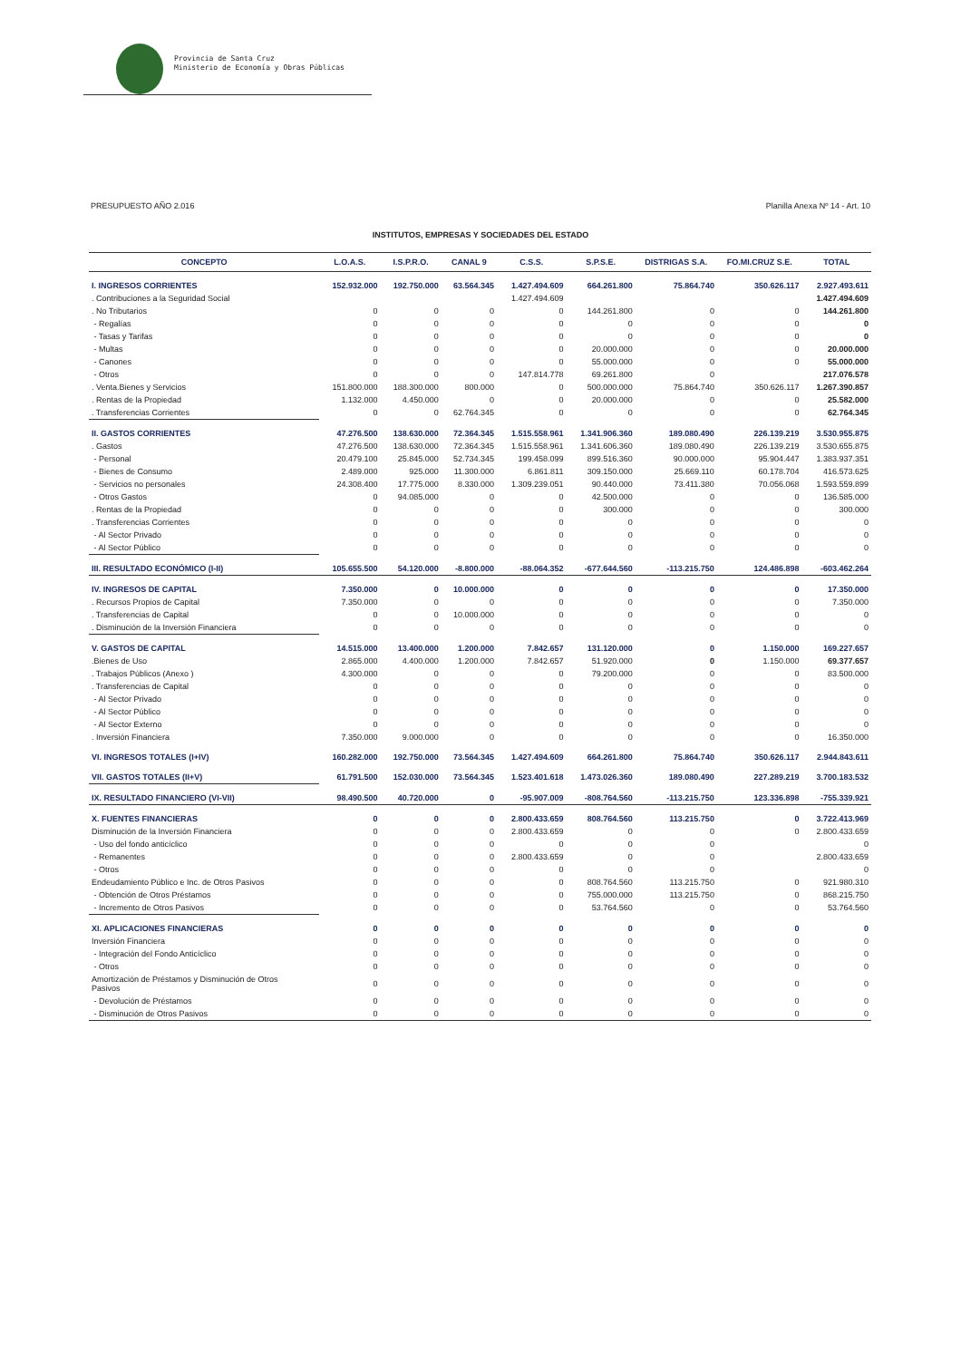Provincia de Santa Cruz
Ministerio de Economía y Obras Públicas
PRESUPUESTO AÑO 2.016 Planilla Anexa Nº 14 - Art. 10
INSTITUTOS, EMPRESAS Y SOCIEDADES DEL ESTADO
| CONCEPTO | L.O.A.S. | I.S.P.R.O. | CANAL 9 | C.S.S. | S.P.S.E. | DISTRIGAS S.A. | FO.MI.CRUZ S.E. | TOTAL |
| --- | --- | --- | --- | --- | --- | --- | --- | --- |
| I. INGRESOS CORRIENTES | 152.932.000 | 192.750.000 | 63.564.345 | 1.427.494.609 | 664.261.800 | 75.864.740 | 350.626.117 | 2.927.493.611 |
| . Contribuciones a la Seguridad Social | | | | 1.427.494.609 | | | | 1.427.494.609 |
| . No Tributarios | 0 | 0 | 0 | 0 | 144.261.800 | 0 | 0 | 144.261.800 |
| - Regalías | 0 | 0 | 0 | 0 | 0 | 0 | 0 | 0 |
| - Tasas y Tarifas | 0 | 0 | 0 | 0 | 0 | 0 | 0 | 0 |
| - Multas | 0 | 0 | 0 | 0 | 20.000.000 | 0 | 0 | 20.000.000 |
| - Canones | 0 | 0 | 0 | 0 | 55.000.000 | 0 | 0 | 55.000.000 |
| - Otros | 0 | 0 | 0 | 147.814.778 | 69.261.800 | 0 | | 217.076.578 |
| . Venta.Bienes y Servicios | 151.800.000 | 188.300.000 | 800.000 | 0 | 500.000.000 | 75.864.740 | 350.626.117 | 1.267.390.857 |
| . Rentas de la Propiedad | 1.132.000 | 4.450.000 | 0 | 0 | 20.000.000 | 0 | 0 | 25.582.000 |
| . Transferencias Corrientes | 0 | 0 | 62.764.345 | 0 | 0 | 0 | 0 | 62.764.345 |
| II. GASTOS CORRIENTES | 47.276.500 | 138.630.000 | 72.364.345 | 1.515.558.961 | 1.341.906.360 | 189.080.490 | 226.139.219 | 3.530.955.875 |
| . Gastos | 47.276.500 | 138.630.000 | 72.364.345 | 1.515.558.961 | 1.341.606.360 | 189.080.490 | 226.139.219 | 3.530.655.875 |
| - Personal | 20.479.100 | 25.845.000 | 52.734.345 | 199.458.099 | 899.516.360 | 90.000.000 | 95.904.447 | 1.383.937.351 |
| - Bienes de Consumo | 2.489.000 | 925.000 | 11.300.000 | 6.861.811 | 309.150.000 | 25.669.110 | 60.178.704 | 416.573.625 |
| - Servicios no personales | 24.308.400 | 17.775.000 | 8.330.000 | 1.309.239.051 | 90.440.000 | 73.411.380 | 70.056.068 | 1.593.559.899 |
| - Otros Gastos | 0 | 94.085.000 | 0 | 0 | 42.500.000 | 0 | 0 | 136.585.000 |
| . Rentas de la Propiedad | 0 | 0 | 0 | 0 | 300.000 | 0 | 0 | 300.000 |
| . Transferencias Corrientes | 0 | 0 | 0 | 0 | 0 | 0 | 0 | 0 |
| - Al Sector Privado | 0 | 0 | 0 | 0 | 0 | 0 | 0 | 0 |
| - Al Sector Público | 0 | 0 | 0 | 0 | 0 | 0 | 0 | 0 |
| III. RESULTADO ECONÓMICO (I-II) | 105.655.500 | 54.120.000 | -8.800.000 | -88.064.352 | -677.644.560 | -113.215.750 | 124.486.898 | -603.462.264 |
| IV. INGRESOS DE CAPITAL | 7.350.000 | 0 | 10.000.000 | 0 | 0 | 0 | 0 | 17.350.000 |
| . Recursos Propios de Capital | 7.350.000 | 0 | 0 | 0 | 0 | 0 | 0 | 7.350.000 |
| . Transferencias de Capital | 0 | 0 | 10.000.000 | 0 | 0 | 0 | 0 | 0 |
| . Disminución de la Inversión Financiera | 0 | 0 | 0 | 0 | 0 | 0 | 0 | 0 |
| V. GASTOS DE CAPITAL | 14.515.000 | 13.400.000 | 1.200.000 | 7.842.657 | 131.120.000 | 0 | 1.150.000 | 169.227.657 |
| .Bienes de Uso | 2.865.000 | 4.400.000 | 1.200.000 | 7.842.657 | 51.920.000 | 0 | 1.150.000 | 69.377.657 |
| . Trabajos Públicos (Anexo ) | 4.300.000 | 0 | 0 | 0 | 79.200.000 | 0 | 0 | 83.500.000 |
| . Transferencias de Capital | 0 | 0 | 0 | 0 | 0 | 0 | 0 | 0 |
| - Al Sector Privado | 0 | 0 | 0 | 0 | 0 | 0 | 0 | 0 |
| - Al Sector Público | 0 | 0 | 0 | 0 | 0 | 0 | 0 | 0 |
| - Al Sector Externo | 0 | 0 | 0 | 0 | 0 | 0 | 0 | 0 |
| . Inversión Financiera | 7.350.000 | 9.000.000 | 0 | 0 | 0 | 0 | 0 | 16.350.000 |
| VI. INGRESOS TOTALES (I+IV) | 160.282.000 | 192.750.000 | 73.564.345 | 1.427.494.609 | 664.261.800 | 75.864.740 | 350.626.117 | 2.944.843.611 |
| VII. GASTOS TOTALES (II+V) | 61.791.500 | 152.030.000 | 73.564.345 | 1.523.401.618 | 1.473.026.360 | 189.080.490 | 227.289.219 | 3.700.183.532 |
| IX. RESULTADO FINANCIERO (VI-VII) | 98.490.500 | 40.720.000 | 0 | -95.907.009 | -808.764.560 | -113.215.750 | 123.336.898 | -755.339.921 |
| X. FUENTES FINANCIERAS | 0 | 0 | 0 | 2.800.433.659 | 808.764.560 | 113.215.750 | 0 | 3.722.413.969 |
| Disminución de la Inversión Financiera | 0 | 0 | 0 | 2.800.433.659 | 0 | 0 | 0 | 2.800.433.659 |
| - Uso del fondo anticíclico | 0 | 0 | 0 | 0 | 0 | 0 | | 0 |
| - Remanentes | 0 | 0 | 0 | 2.800.433.659 | 0 | 0 | | 2.800.433.659 |
| - Otros | 0 | 0 | 0 | 0 | 0 | 0 | | 0 |
| Endeudamiento Público e Inc. de Otros Pasivos | 0 | 0 | 0 | 0 | 808.764.560 | 113.215.750 | 0 | 921.980.310 |
| - Obtención de Otros Préstamos | 0 | 0 | 0 | 0 | 755.000.000 | 113.215.750 | 0 | 868.215.750 |
| - Incremento de Otros Pasivos | 0 | 0 | 0 | 0 | 53.764.560 | 0 | 0 | 53.764.560 |
| XI. APLICACIONES FINANCIERAS | 0 | 0 | 0 | 0 | 0 | 0 | 0 | 0 |
| Inversión Financiera | 0 | 0 | 0 | 0 | 0 | 0 | 0 | 0 |
| - Integración del Fondo Anticíclico | 0 | 0 | 0 | 0 | 0 | 0 | 0 | 0 |
| - Otros | 0 | 0 | 0 | 0 | 0 | 0 | 0 | 0 |
| Amortización de Préstamos y Disminución de Otros Pasivos | 0 | 0 | 0 | 0 | 0 | 0 | 0 | 0 |
| - Devolución de Préstamos | 0 | 0 | 0 | 0 | 0 | 0 | 0 | 0 |
| - Disminución de Otros Pasivos | 0 | 0 | 0 | 0 | 0 | 0 | 0 | 0 |